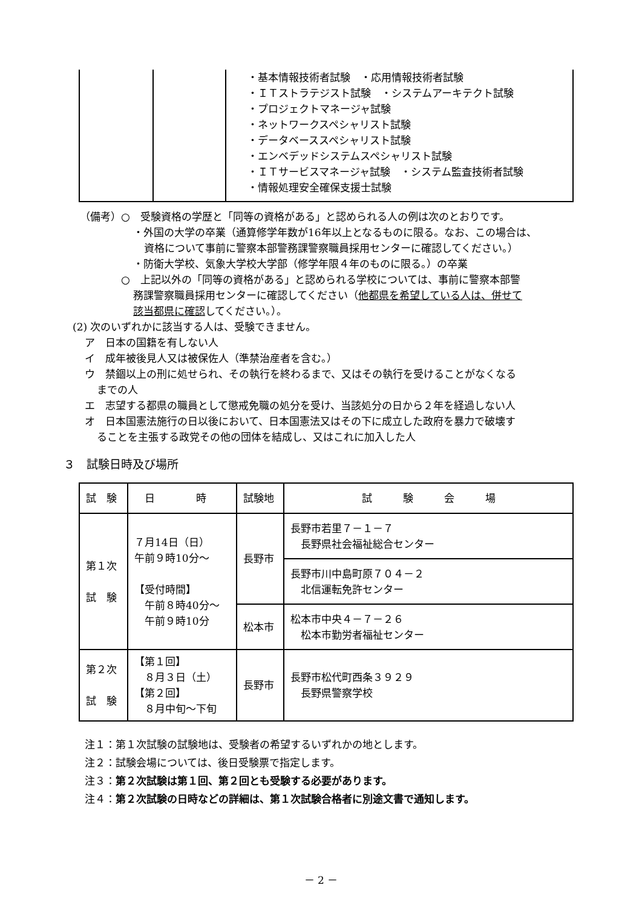| | | ・基本情報技術者試験 ・応用情報技術者試験 ・ＩＴストラテジスト試験 ・システムアーキテクト試験 ・プロジェクトマネージャ試験 ・ネットワークスペシャリスト試験 ・データベーススペシャリスト試験 ・エンベデッドシステムスペシャリスト試験 ・ＩＴサービスマネージャ試験 ・システム監査技術者試験 ・情報処理安全確保支援士試験 |
（備考）○　受験資格の学歴と「同等の資格がある」と認められる人の例は次のとおりです。
・外国の大学の卒業（通算修学年数が16年以上となるものに限る。なお、この場合は、
資格について事前に警察本部警務課警察職員採用センターに確認してください。）
・防衛大学校、気象大学校大学部（修学年限４年のものに限る。）の卒業
○　上記以外の「同等の資格がある」と認められる学校については、事前に警察本部警
務課警察職員採用センターに確認してください（他都県を希望している人は、併せて
該当都県に確認してください。）。
(2) 次のいずれかに該当する人は、受験できません。
ア　日本の国籍を有しない人
イ　成年被後見人又は被保佐人（準禁治産者を含む。）
ウ　禁錮以上の刑に処せられ、その執行を終わるまで、又はその執行を受けることがなくなる
までの人
エ　志望する都県の職員として懲戒免職の処分を受け、当該処分の日から２年を経過しない人
オ　日本国憲法施行の日以後において、日本国憲法又はその下に成立した政府を暴力で破壊す
ることを主張する政党その他の団体を結成し、又はこれに加入した人
３　試験日時及び場所
| 試 験 | 日 時 | 試験地 | 試 験 会 場 |
| --- | --- | --- | --- |
| 第１次 試 験 | ７月14日（日） 午前９時10分～ 【受付時間】 午前８時40分～ 午前９時10分 | 長野市 | 長野市若里７－１－７ 長野県社会福祉総合センター |
| | | | 長野市川中島町原７０４－２ 北信運転免許センター |
| | | 松本市 | 松本市中央４－７－２６ 松本市勤労者福祉センター |
| 第２次 試 験 | 【第１回】 ８月３日（土） 【第２回】 ８月中旬～下旬 | 長野市 | 長野市松代町西条３９２９ 長野県警察学校 |
注１：第１次試験の試験地は、受験者の希望するいずれかの地とします。
注２：試験会場については、後日受験票で指定します。
注３：第２次試験は第１回、第２回とも受験する必要があります。
注４：第２次試験の日時などの詳細は、第１次試験合格者に別途文書で通知します。
－ 2 －